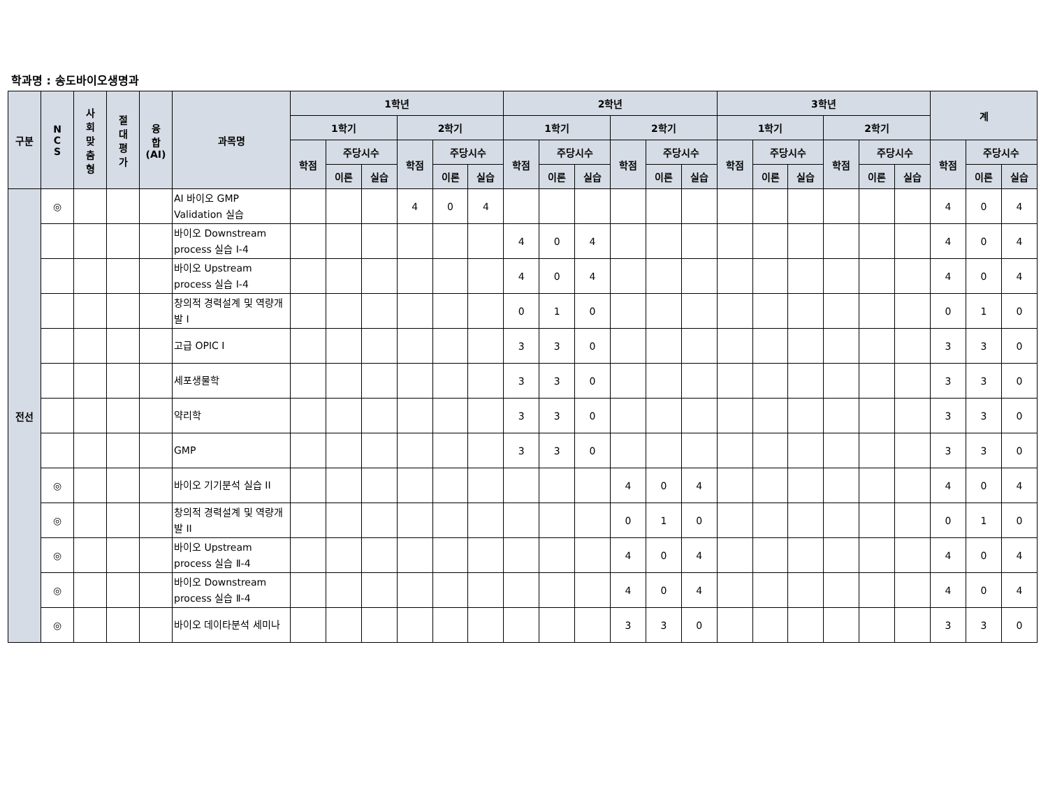학과명 : 송도바이오생명과
| 구분 | N C S | 사 회 맞 춤 형 | 절 대 평 가 | 융 합 (AI) | 과목명 | 1학년 | | | | | | 2학년 | | | | | | 3학년 | | | | | | 계 | | |
| --- | --- | --- | --- | --- | --- | --- | --- | --- | --- | --- | --- | --- | --- | --- | --- | --- | --- | --- | --- | --- | --- | --- | --- | --- | --- | --- |
| | | | | | | 1학기 | | | 2학기 | | | 1학기 | | | 2학기 | | | 1학기 | | | 2학기 | | | | | |
| | | | | | | 학점 | 주당시수 | | 학점 | 주당시수 | | 학점 | 주당시수 | | 학점 | 주당시수 | | 학점 | 주당시수 | | 학점 | 주당시수 | | 학점 | 주당시수 | |
| | | | | | | | 이론 | 실습 | | 이론 | 실습 | | 이론 | 실습 | | 이론 | 실습 | | 이론 | 실습 | | 이론 | 실습 | | 이론 | 실습 |
| 전선 | ◎ | | | | AI 바이오 GMP Validation 실습 | | | | 4 | 0 | 4 | | | | | | | | | | | | | 4 | 0 | 4 |
| | | | | | 바이오 Downstream process 실습 Ⅰ-4 | | | | | | | 4 | 0 | 4 | | | | | | | | | | 4 | 0 | 4 |
| | | | | | 바이오 Upstream process 실습 Ⅰ-4 | | | | | | | 4 | 0 | 4 | | | | | | | | | | 4 | 0 | 4 |
| | | | | | 창의적 경력설계 및 역량개발 I | | | | | | | 0 | 1 | 0 | | | | | | | | | | 0 | 1 | 0 |
| | | | | | 고급 OPIC I | | | | | | | 3 | 3 | 0 | | | | | | | | | | 3 | 3 | 0 |
| | | | | | 세포생물학 | | | | | | | 3 | 3 | 0 | | | | | | | | | | 3 | 3 | 0 |
| | | | | | 약리학 | | | | | | | 3 | 3 | 0 | | | | | | | | | | 3 | 3 | 0 |
| | | | | | GMP | | | | | | | 3 | 3 | 0 | | | | | | | | | | 3 | 3 | 0 |
| | ◎ | | | | 바이오 기기분석 실습 II | | | | | | | | | | 4 | 0 | 4 | | | | | | | 4 | 0 | 4 |
| | ◎ | | | | 창의적 경력설계 및 역량개발 II | | | | | | | | | | 0 | 1 | 0 | | | | | | | 0 | 1 | 0 |
| | ◎ | | | | 바이오 Upstream process 실습 Ⅱ-4 | | | | | | | | | | 4 | 0 | 4 | | | | | | | 4 | 0 | 4 |
| | ◎ | | | | 바이오 Downstream process 실습 Ⅱ-4 | | | | | | | | | | 4 | 0 | 4 | | | | | | | 4 | 0 | 4 |
| | ◎ | | | | 바이오 데이타분석 세미나 | | | | | | | | | | 3 | 3 | 0 | | | | | | | 3 | 3 | 0 |